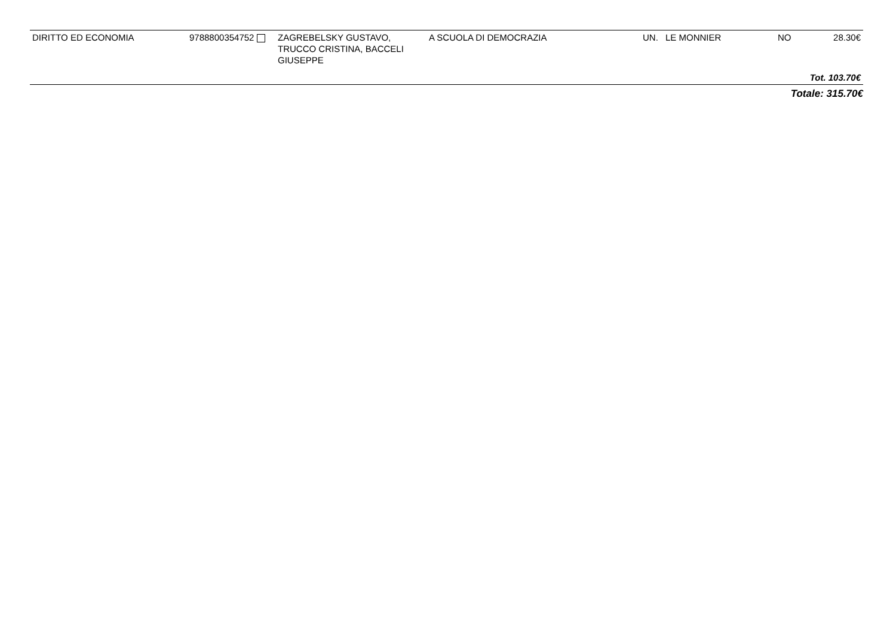| DIRITTO ED ECONOMIA | 9788800354752 | ZAGREBELSKY GUSTAVO, TRUCCO CRISTINA, BACCELI GIUSEPPE | A SCUOLA DI DEMOCRAZIA | UN. | LE MONNIER | NO | 28.30€ |
| Tot. 103.70€ | | | | | | | |
Totale: 315.70€